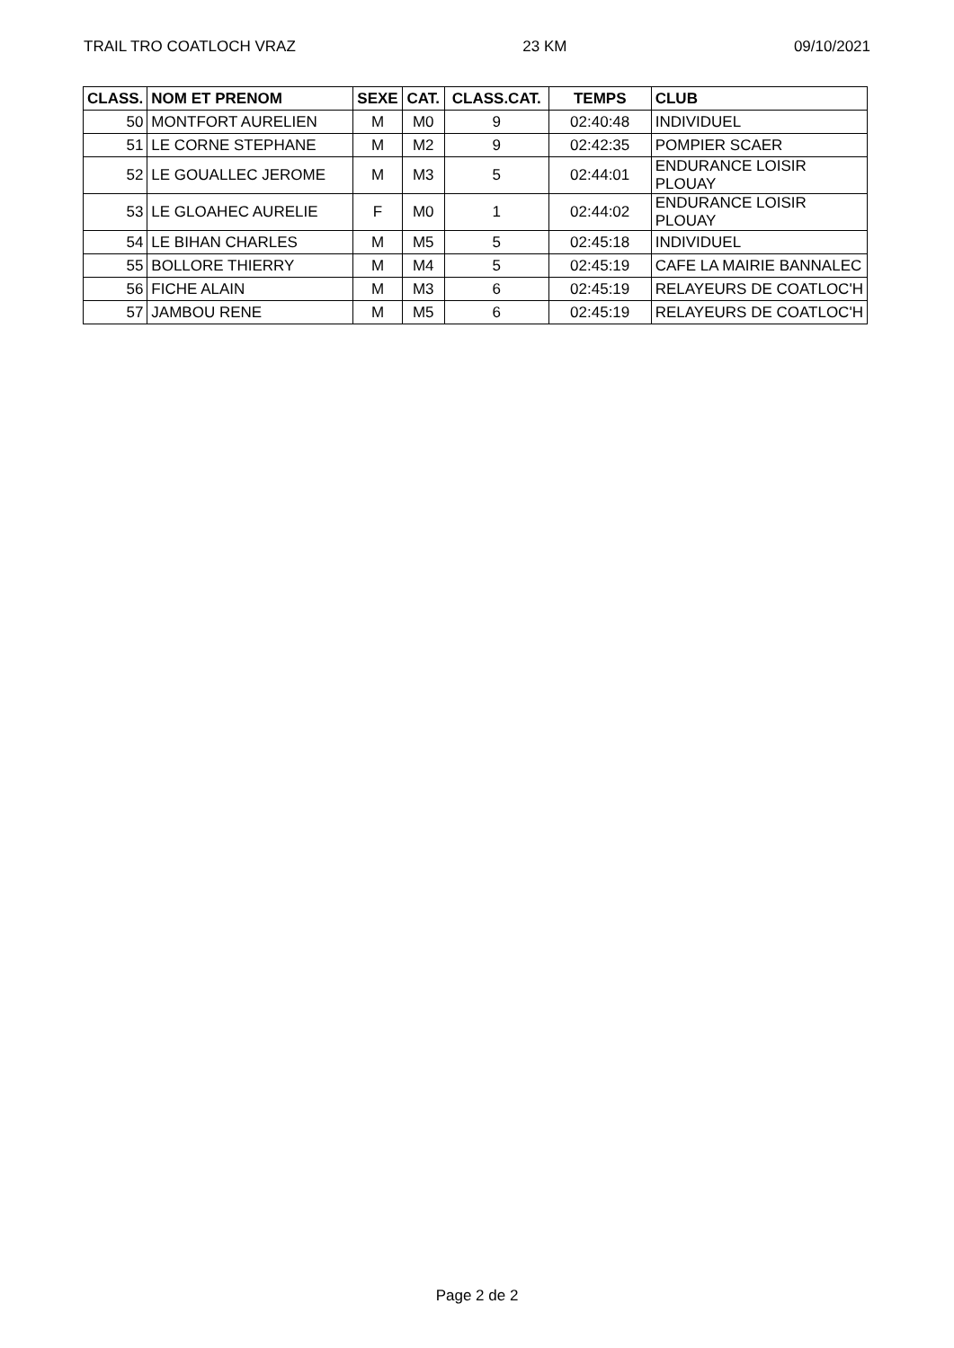TRAIL TRO COATLOCH VRAZ 23 KM 09/10/2021
| CLASS. | NOM ET PRENOM | SEXE | CAT. | CLASS.CAT. | TEMPS | CLUB |
| --- | --- | --- | --- | --- | --- | --- |
| 50 | MONTFORT AURELIEN | M | M0 | 9 | 02:40:48 | INDIVIDUEL |
| 51 | LE CORNE STEPHANE | M | M2 | 9 | 02:42:35 | POMPIER SCAER |
| 52 | LE GOUALLEC JEROME | M | M3 | 5 | 02:44:01 | ENDURANCE LOISIR PLOUAY |
| 53 | LE GLOAHEC AURELIE | F | M0 | 1 | 02:44:02 | ENDURANCE LOISIR PLOUAY |
| 54 | LE BIHAN CHARLES | M | M5 | 5 | 02:45:18 | INDIVIDUEL |
| 55 | BOLLORE THIERRY | M | M4 | 5 | 02:45:19 | CAFE LA MAIRIE BANNALEC |
| 56 | FICHE ALAIN | M | M3 | 6 | 02:45:19 | RELAYEURS DE COATLOC'H |
| 57 | JAMBOU RENE | M | M5 | 6 | 02:45:19 | RELAYEURS DE COATLOC'H |
Page 2 de 2